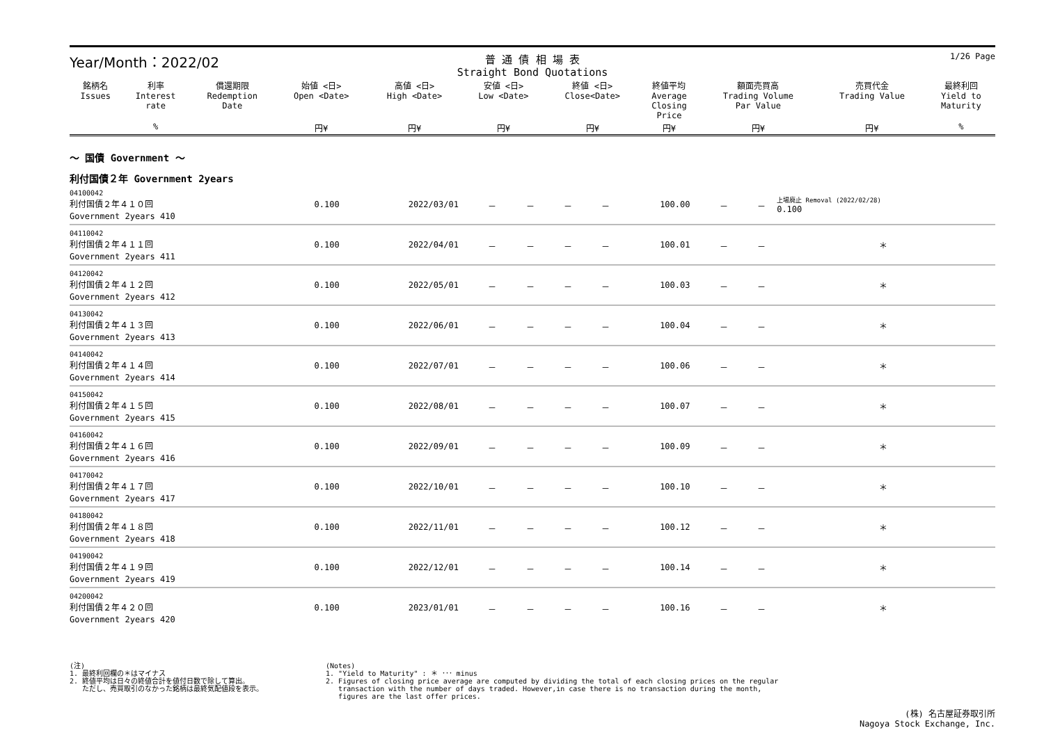Year/Month：2022/02
普 通 債 相 場 表
Straight Bond Quotations
1/26 Page
| 銘柄名 Issues | 利率 Interest rate | 償還期限 Redemption Date | 始値 <日> Open <Date> | 高値 <日> High <Date> | 安値 <日> Low <Date> | 終値 <日> Close<Date> | 終値平均 Average Closing Price | 額面売買高 Trading Volume Par Value | 売買代金 Trading Value | 最終利回 Yield to Maturity |
| --- | --- | --- | --- | --- | --- | --- | --- | --- | --- | --- |
| | % | | 円¥ | 円¥ | 円¥ | 円¥ | 円¥ | 円¥ | 円¥ | % |
～ 国債 Government ～
利付国債２年 Government 2years
| 04100042 利付国債２年４１０回 Government 2years 410 | 0.100 | 2022/03/01 | － | － | － | － | 100.00 | － | － | 上場廃止 Removal (2022/02/28) 0.100 |
| 04110042 利付国債２年４１１回 Government 2years 411 | 0.100 | 2022/04/01 | － | － | － | － | 100.01 | － | － | ＊ |
| 04120042 利付国債２年４１２回 Government 2years 412 | 0.100 | 2022/05/01 | － | － | － | － | 100.03 | － | － | ＊ |
| 04130042 利付国債２年４１３回 Government 2years 413 | 0.100 | 2022/06/01 | － | － | － | － | 100.04 | － | － | ＊ |
| 04140042 利付国債２年４１４回 Government 2years 414 | 0.100 | 2022/07/01 | － | － | － | － | 100.06 | － | － | ＊ |
| 04150042 利付国債２年４１５回 Government 2years 415 | 0.100 | 2022/08/01 | － | － | － | － | 100.07 | － | － | ＊ |
| 04160042 利付国債２年４１６回 Government 2years 416 | 0.100 | 2022/09/01 | － | － | － | － | 100.09 | － | － | ＊ |
| 04170042 利付国債２年４１７回 Government 2years 417 | 0.100 | 2022/10/01 | － | － | － | － | 100.10 | － | － | ＊ |
| 04180042 利付国債２年４１８回 Government 2years 418 | 0.100 | 2022/11/01 | － | － | － | － | 100.12 | － | － | ＊ |
| 04190042 利付国債２年４１９回 Government 2years 419 | 0.100 | 2022/12/01 | － | － | － | － | 100.14 | － | － | ＊ |
| 04200042 利付国債２年４２０回 Government 2years 420 | 0.100 | 2023/01/01 | － | － | － | － | 100.16 | － | － | ＊ |
(注)
1. 最終利回欄の＊はマイナス
2. 終値平均は日々の終値合計を値付日数で除して算出。
ただし、売買取引のなかった銘柄は最終気配値段を表示。
(Notes)
1. "Yield to Maturity" : ＊ ･･･ minus
2. Figures of closing price average are computed by dividing the total of each closing prices on the regular
transaction with the number of days traded. However,in case there is no transaction during the month,
figures are the last offer prices.
(株) 名古屋証券取引所
Nagoya Stock Exchange, Inc.